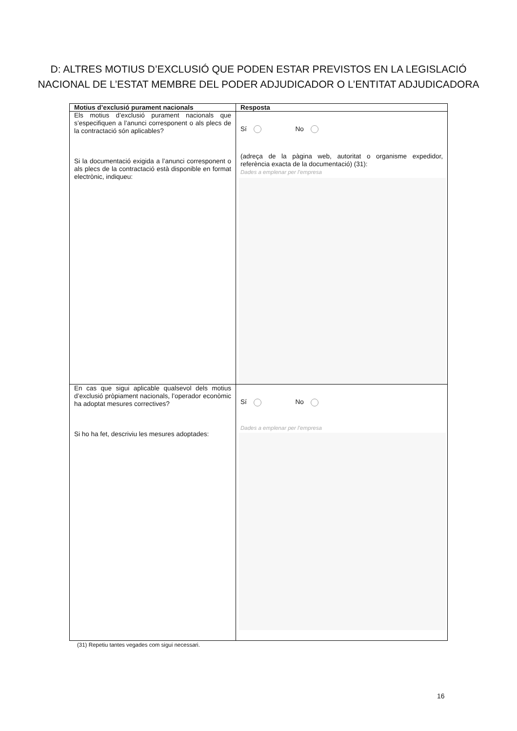D: ALTRES MOTIUS D’EXCLUSIÓ QUE PODEN ESTAR PREVISTOS EN LA LEGISLACIÓ NACIONAL DE L’ESTAT MEMBRE DEL PODER ADJUDICADOR O L’ENTITAT ADJUDICADORA
| Motius d’exclusió purament nacionals | Resposta |
| --- | --- |
| Els motius d’exclusió purament nacionals que s’especifiquen a l’anunci corresponent o als plecs de la contractació són aplicables? Si la documentació exigida a l’anunci corresponent o als plecs de la contractació està disponible en format electrònic, indiqueu: | Sí No (adreça de la pàgina web, autoritat o organisme expedidor, referència exacta de la documentació) (31): Dades a emplenar per l’empresa |
| En cas que sigui aplicable qualsevol dels motius d’exclusió pròpiament nacionals, l’operador econòmic ha adoptat mesures correctives? Si ho ha fet, descriviu les mesures adoptades: | Sí No Dades a emplenar per l’empresa |
(31) Repetiu tantes vegades com sigui necessari.
16